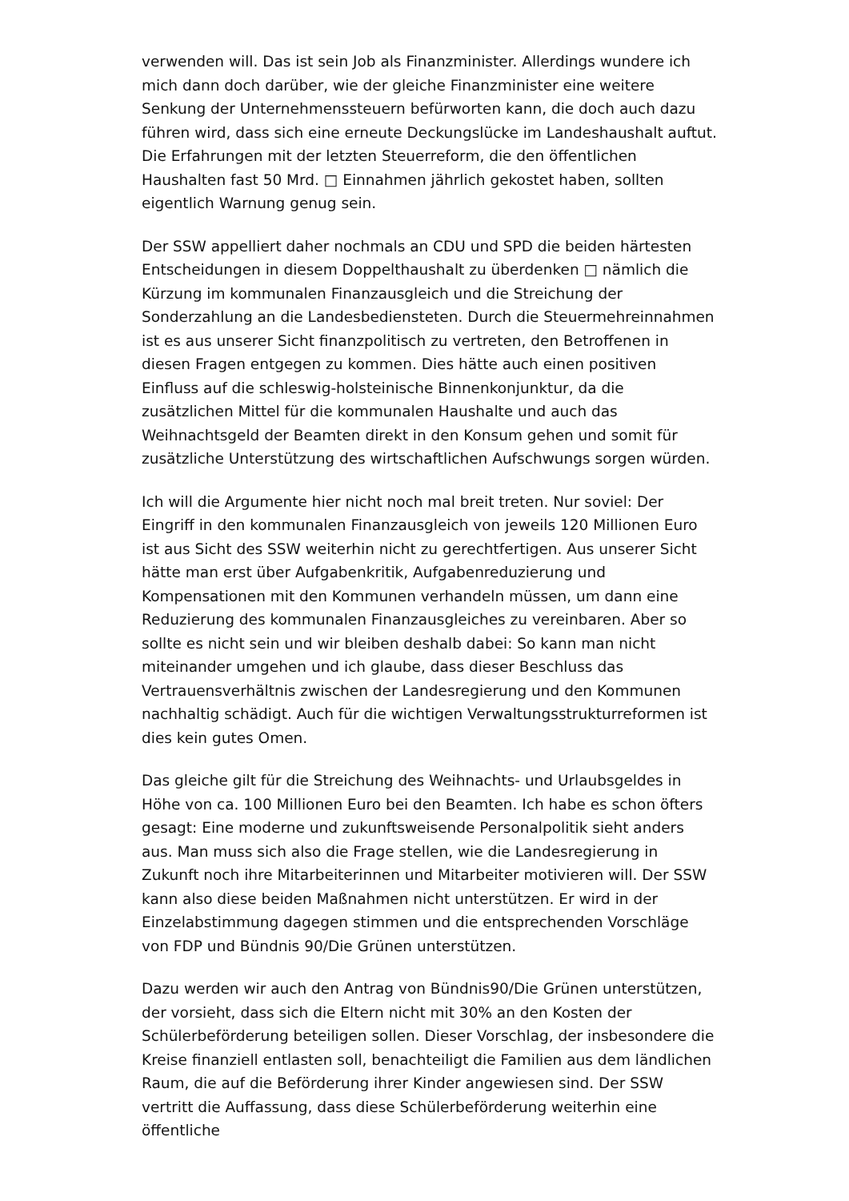verwenden will. Das ist sein Job als Finanzminister. Allerdings wundere ich mich dann doch darüber, wie der gleiche Finanzminister eine weitere Senkung der Unternehmenssteuern befürworten kann, die doch auch dazu führen wird, dass sich eine erneute Deckungslücke im Landeshaushalt auftut. Die Erfahrungen mit der letzten Steuerreform, die den öffentlichen Haushalten fast 50 Mrd. □ Einnahmen jährlich gekostet haben, sollten eigentlich Warnung genug sein.
Der SSW appelliert daher nochmals an CDU und SPD die beiden härtesten Entscheidungen in diesem Doppelthaushalt zu überdenken □ nämlich die Kürzung im kommunalen Finanzausgleich und die Streichung der Sonderzahlung an die Landesbediensteten. Durch die Steuermehreinnahmen ist es aus unserer Sicht finanzpolitisch zu vertreten, den Betroffenen in diesen Fragen entgegen zu kommen. Dies hätte auch einen positiven Einfluss auf die schleswig-holsteinische Binnenkonjunktur, da die zusätzlichen Mittel für die kommunalen Haushalte und auch das Weihnachtsgeld der Beamten direkt in den Konsum gehen und somit für zusätzliche Unterstützung des wirtschaftlichen Aufschwungs sorgen würden.
Ich will die Argumente hier nicht noch mal breit treten. Nur soviel: Der Eingriff in den kommunalen Finanzausgleich von jeweils 120 Millionen Euro ist aus Sicht des SSW weiterhin nicht zu gerechtfertigen. Aus unserer Sicht hätte man erst über Aufgabenkritik, Aufgabenreduzierung und Kompensationen mit den Kommunen verhandeln müssen, um dann eine Reduzierung des kommunalen Finanzausgleiches zu vereinbaren. Aber so sollte es nicht sein und wir bleiben deshalb dabei: So kann man nicht miteinander umgehen und ich glaube, dass dieser Beschluss das Vertrauensverhältnis zwischen der Landesregierung und den Kommunen nachhaltig schädigt. Auch für die wichtigen Verwaltungsstrukturreformen ist dies kein gutes Omen.
Das gleiche gilt für die Streichung des Weihnachts- und Urlaubsgeldes in Höhe von ca. 100 Millionen Euro bei den Beamten. Ich habe es schon öfters gesagt: Eine moderne und zukunftsweisende Personalpolitik sieht anders aus. Man muss sich also die Frage stellen, wie die Landesregierung in Zukunft noch ihre Mitarbeiterinnen und Mitarbeiter motivieren will. Der SSW kann also diese beiden Maßnahmen nicht unterstützen. Er wird in der Einzelabstimmung dagegen stimmen und die entsprechenden Vorschläge von FDP und Bündnis 90/Die Grünen unterstützen.
Dazu werden wir auch den Antrag von Bündnis90/Die Grünen unterstützen, der vorsieht, dass sich die Eltern nicht mit 30% an den Kosten der Schülerbeförderung beteiligen sollen. Dieser Vorschlag, der insbesondere die Kreise finanziell entlasten soll, benachteiligt die Familien aus dem ländlichen Raum, die auf die Beförderung ihrer Kinder angewiesen sind. Der SSW vertritt die Auffassung, dass diese Schülerbeförderung weiterhin eine öffentliche